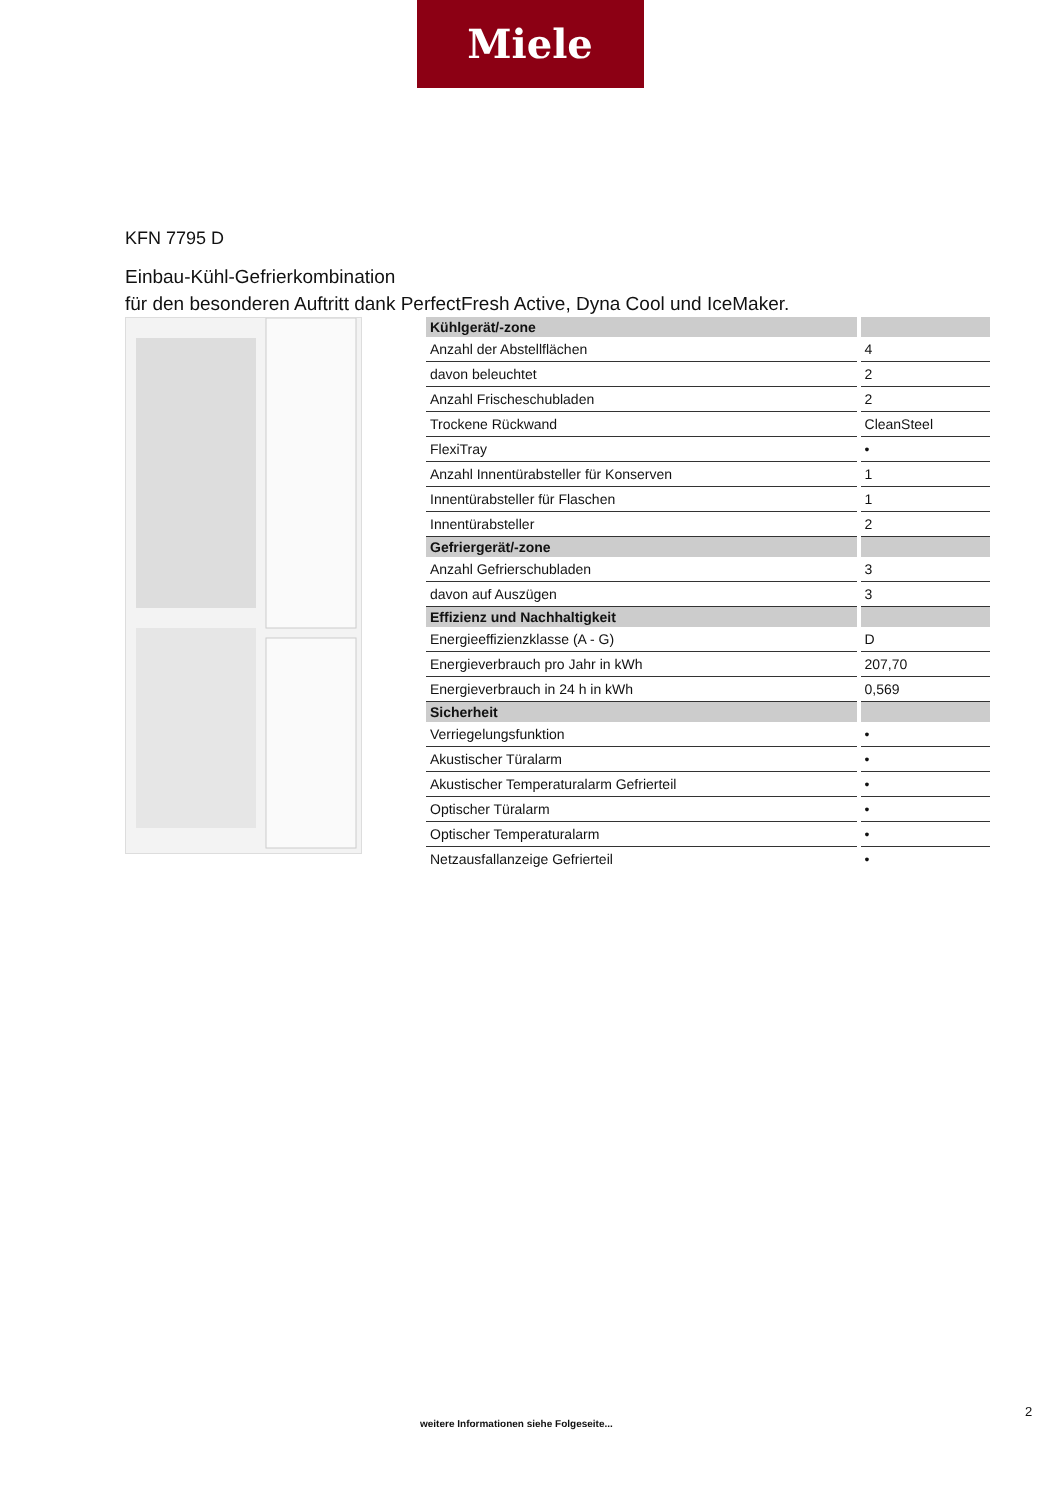Miele
KFN 7795 D
Einbau-Kühl-Gefrierkombination
für den besonderen Auftritt dank PerfectFresh Active, Dyna Cool und IceMaker.
| Kühlgerät/-zone | |
| --- | --- |
| Anzahl der Abstellflächen | 4 |
| davon beleuchtet | 2 |
| Anzahl Frischeschubladen | 2 |
| Trockene Rückwand | CleanSteel |
| FlexiTray | • |
| Anzahl Innentürabsteller für Konserven | 1 |
| Innentürabsteller für Flaschen | 1 |
| Innentürabsteller | 2 |
| Gefriergerät/-zone | |
| Anzahl Gefrierschubladen | 3 |
| davon auf Auszügen | 3 |
| Effizienz und Nachhaltigkeit | |
| Energieeffizienzklasse (A - G) | D |
| Energieverbrauch pro Jahr in kWh | 207,70 |
| Energieverbrauch in 24 h in kWh | 0,569 |
| Sicherheit | |
| Verriegelungsfunktion | • |
| Akustischer Türalarm | • |
| Akustischer Temperaturalarm Gefrierteil | • |
| Optischer Türalarm | • |
| Optischer Temperaturalarm | • |
| Netzausfallanzeige Gefrierteil | • |
2
weitere Informationen siehe Folgeseite...